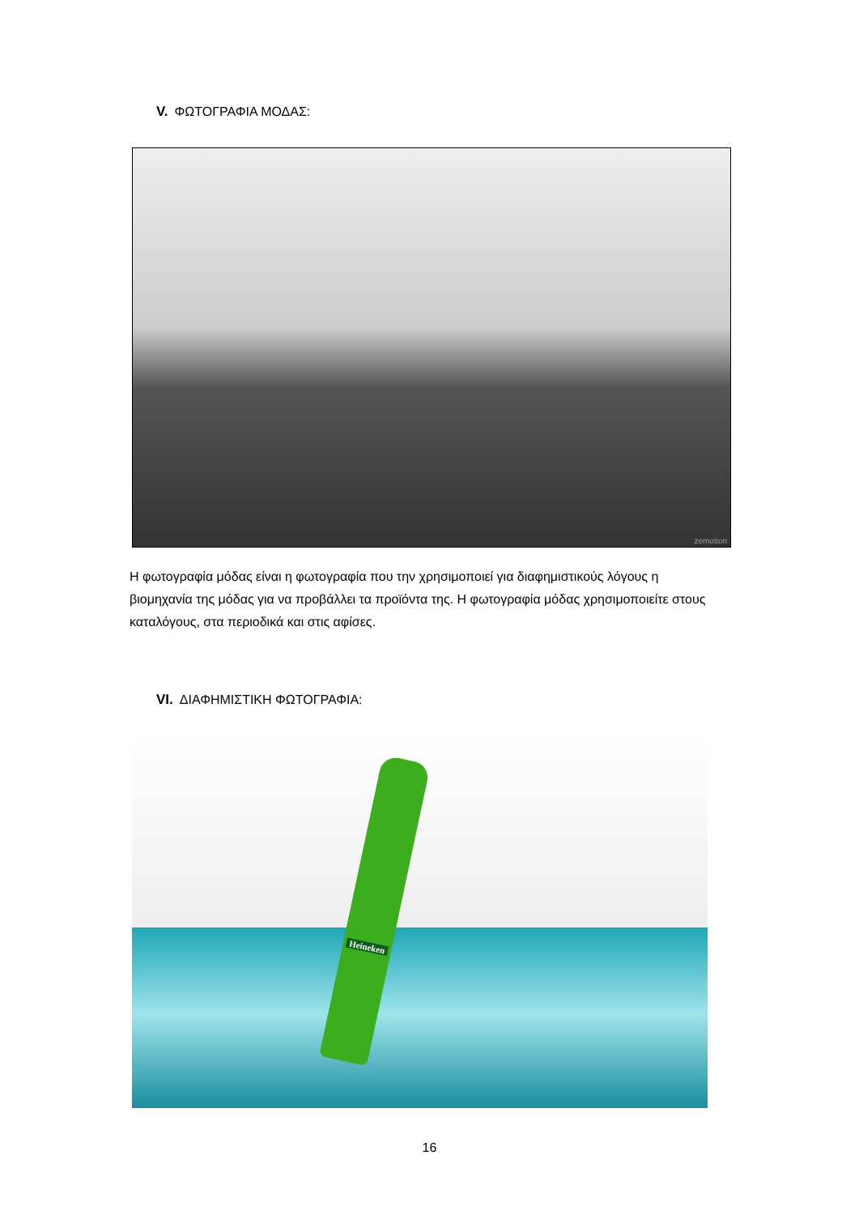V. ΦΩΤΟΓΡΑΦΙΑ ΜΟΔΑΣ:
zemotion
Η φωτογραφία μόδας είναι η φωτογραφία που την χρησιμοποιεί για διαφημιστικούς λόγους η βιομηχανία της μόδας για να προβάλλει τα προϊόντα της. Η φωτογραφία μόδας χρησιμοποιείτε στους καταλόγους, στα περιοδικά και στις αφίσες.
VI. ΔΙΑΦΗΜΙΣΤΙΚΗ ΦΩΤΟΓΡΑΦΙΑ:
Heineken
16